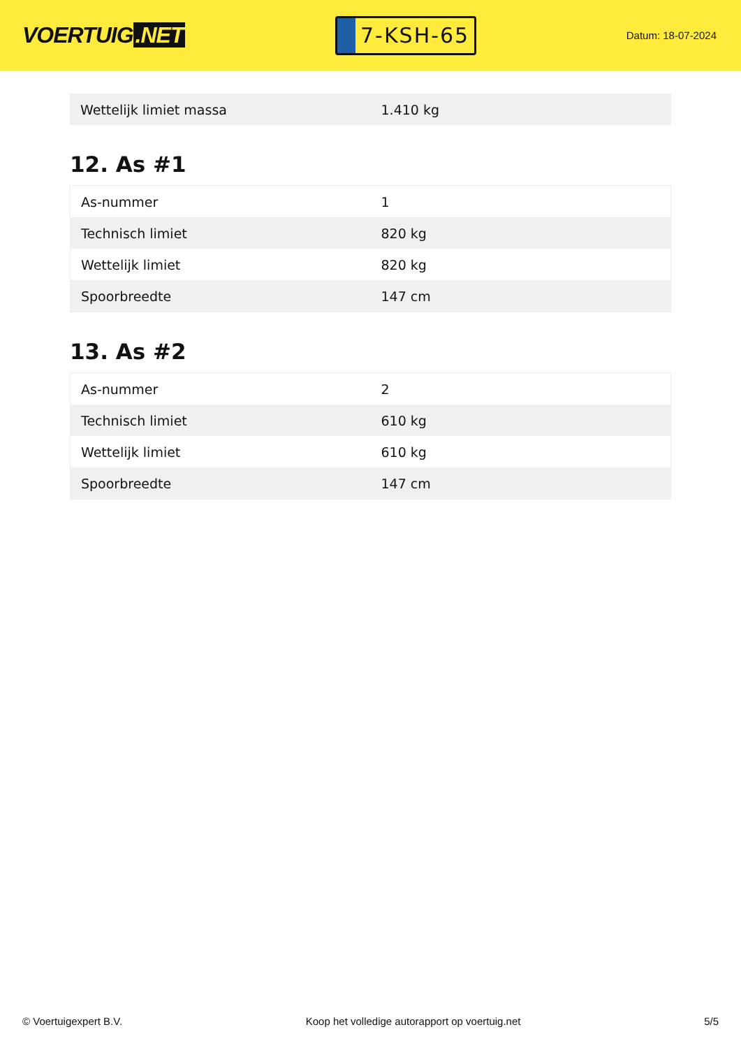VOERTUIG.NET
7-KSH-65
Datum: 18-07-2024
| Wettelijk limiet massa | 1.410 kg |
12. As #1
| As-nummer | 1 |
| Technisch limiet | 820 kg |
| Wettelijk limiet | 820 kg |
| Spoorbreedte | 147 cm |
13. As #2
| As-nummer | 2 |
| Technisch limiet | 610 kg |
| Wettelijk limiet | 610 kg |
| Spoorbreedte | 147 cm |
© Voertuigexpert B.V. Koop het volledige autorapport op voertuig.net 5/5